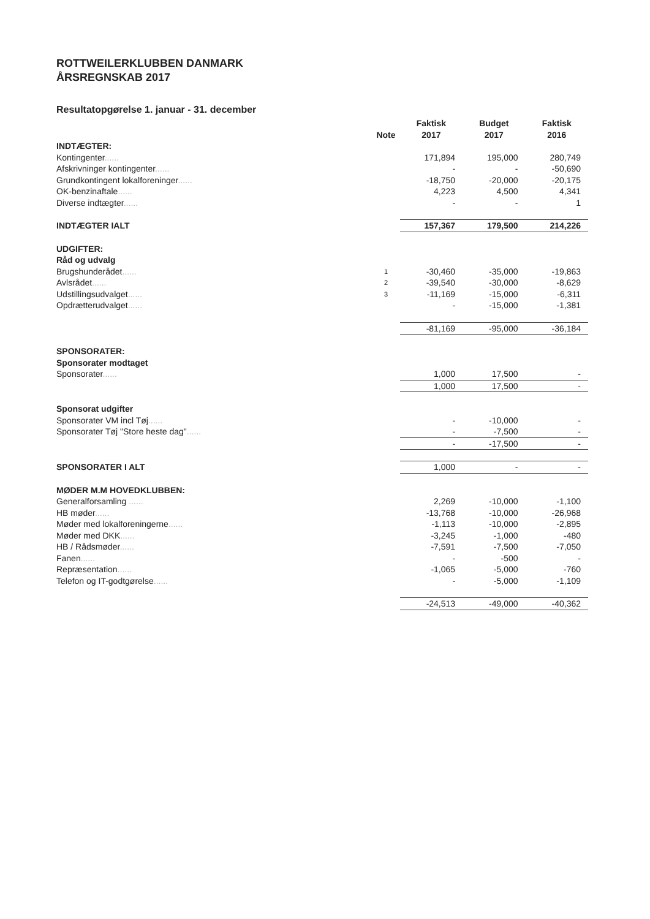ROTTWEILERKLUBBEN DANMARK
ÅRSREGNSKAB 2017
Resultatopgørelse 1. januar - 31. december
| | | Faktisk | Budget | Faktisk |
| --- | --- | --- | --- | --- |
| | Note | 2017 | 2017 | 2016 |
| INDTÆGTER: | | | | |
| Kontingenter ...... | | 171,894 | 195,000 | 280,749 |
| Afskrivninger kontingenter ...... | | - | - | -50,690 |
| Grundkontingent lokalforeninger ...... | | -18,750 | -20,000 | -20,175 |
| OK-benzinaftale ...... | | 4,223 | 4,500 | 4,341 |
| Diverse indtægter ...... | | - | - | 1 |
| INDTÆGTER IALT | | 157,367 | 179,500 | 214,226 |
| UDGIFTER: | | | | |
| Råd og udvalg | | | | |
| Brugshunderådet ...... | 1 | -30,460 | -35,000 | -19,863 |
| Avlsrådet ...... | 2 | -39,540 | -30,000 | -8,629 |
| Udstillingsudvalget ...... | 3 | -11,169 | -15,000 | -6,311 |
| Opdrætterudvalget ...... | | - | -15,000 | -1,381 |
| | | -81,169 | -95,000 | -36,184 |
| SPONSORATER: | | | | |
| Sponsorater modtaget | | | | |
| Sponsorater ...... | | 1,000 | 17,500 | - |
| | | 1,000 | 17,500 | - |
| Sponsorat udgifter | | | | |
| Sponsorater VM incl Tøj ...... | | - | -10,000 | - |
| Sponsorater Tøj "Store heste dag" ...... | | - | -7,500 | - |
| | | - | -17,500 | - |
| SPONSORATER I ALT | | 1,000 | - | - |
| MØDER M.M HOVEDKLUBBEN: | | | | |
| Generalforsamling ...... | | 2,269 | -10,000 | -1,100 |
| HB møder ...... | | -13,768 | -10,000 | -26,968 |
| Møder med lokalforeningerne ...... | | -1,113 | -10,000 | -2,895 |
| Møder med DKK ...... | | -3,245 | -1,000 | -480 |
| HB / Rådsmøder ...... | | -7,591 | -7,500 | -7,050 |
| Fanen ...... | | - | -500 | - |
| Repræsentation ...... | | -1,065 | -5,000 | -760 |
| Telefon og IT-godtgørelse ...... | | - | -5,000 | -1,109 |
| | | -24,513 | -49,000 | -40,362 |